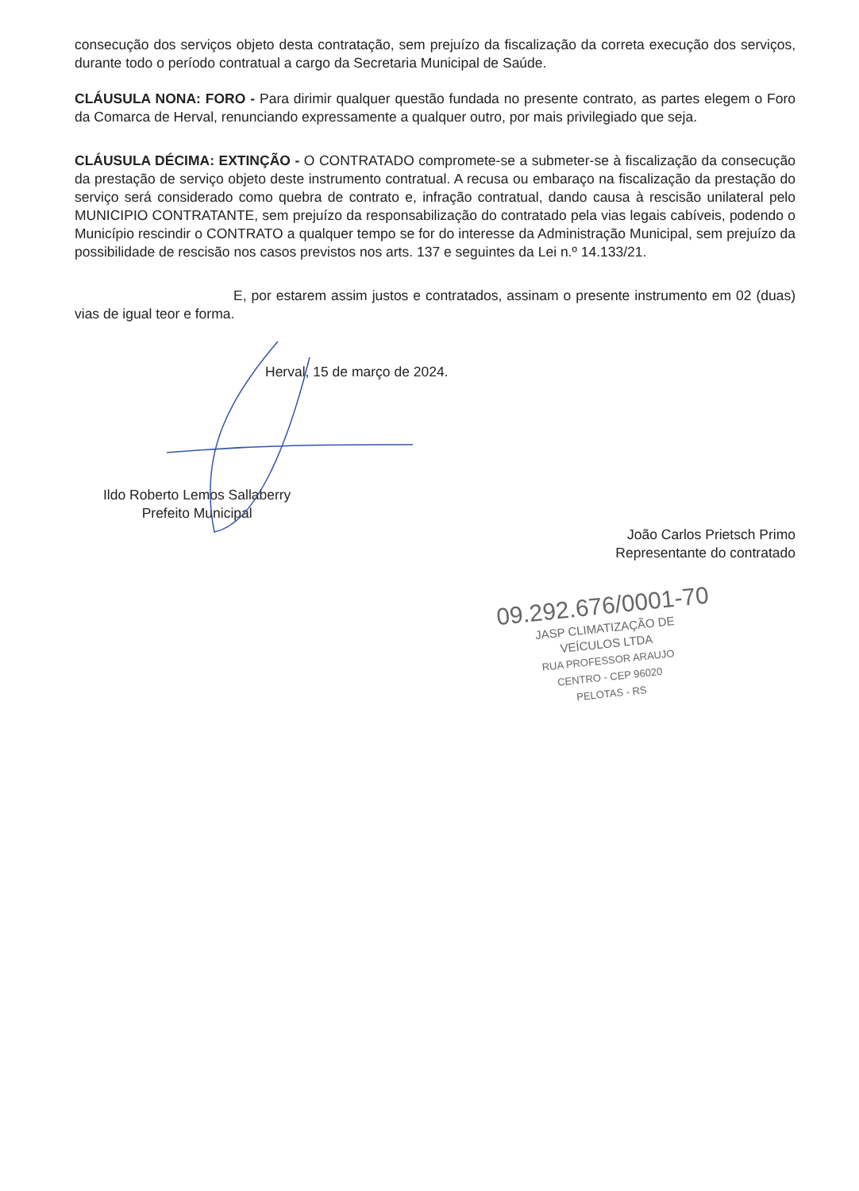consecução dos serviços objeto desta contratação, sem prejuízo da fiscalização da correta execução dos serviços, durante todo o período contratual a cargo da Secretaria Municipal de Saúde.
CLÁUSULA NONA: FORO - Para dirimir qualquer questão fundada no presente contrato, as partes elegem o Foro da Comarca de Herval, renunciando expressamente a qualquer outro, por mais privilegiado que seja.
CLÁUSULA DÉCIMA: EXTINÇÃO - O CONTRATADO compromete-se a submeter-se à fiscalização da consecução da prestação de serviço objeto deste instrumento contratual. A recusa ou embaraço na fiscalização da prestação do serviço será considerado como quebra de contrato e, infração contratual, dando causa à rescisão unilateral pelo MUNICIPIO CONTRATANTE, sem prejuízo da responsabilização do contratado pela vias legais cabíveis, podendo o Município rescindir o CONTRATO a qualquer tempo se for do interesse da Administração Municipal, sem prejuízo da possibilidade de rescisão nos casos previstos nos arts. 137 e seguintes da Lei n.º 14.133/21.
E, por estarem assim justos e contratados, assinam o presente instrumento em 02 (duas) vias de igual teor e forma.
Herval, 15 de março de 2024.
Ildo Roberto Lemos Sallaberry
Prefeito Municipal
João Carlos Prietsch Primo
Representante do contratado
09.292.676/0001-70
JASP CLIMATIZAÇÃO DE
VEÍCULOS LTDA
RUA PROFESSOR ARAUJO
CENTRO - CEP 96020
PELOTAS - RS